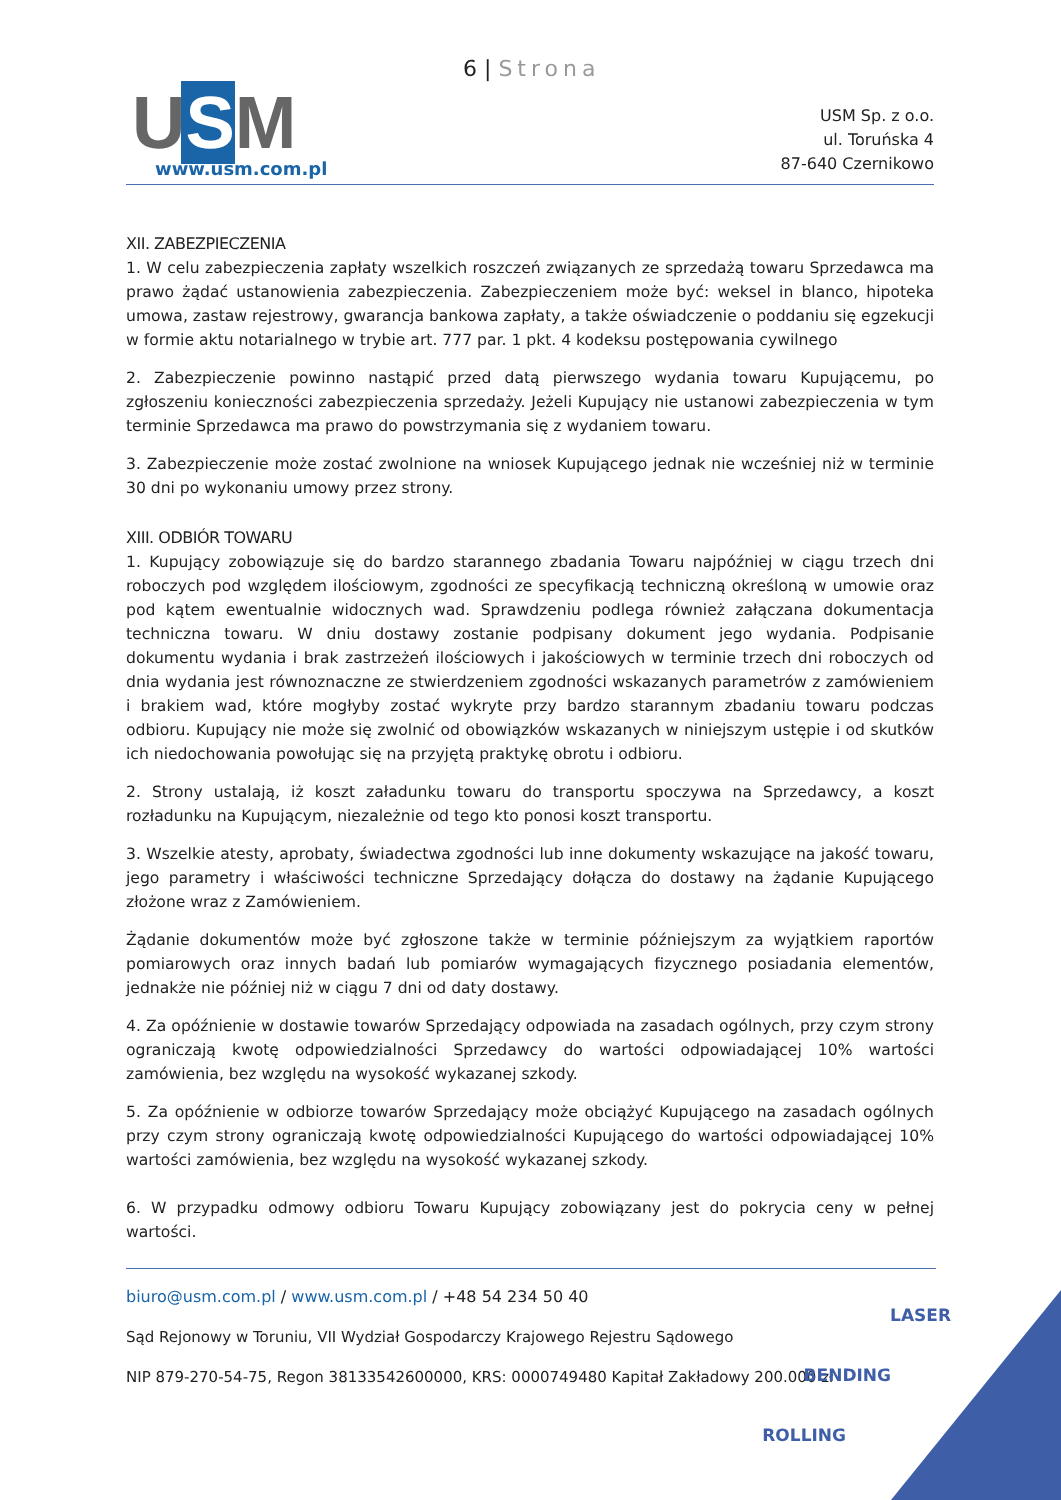6 | Strona
U S M www.usm.com.pl
USM Sp. z o.o.
ul. Toruńska 4
87-640 Czernikowo
XII. ZABEZPIECZENIA
1. W celu zabezpieczenia zapłaty wszelkich roszczeń związanych ze sprzedażą towaru Sprzedawca ma prawo żądać ustanowienia zabezpieczenia. Zabezpieczeniem może być: weksel in blanco, hipoteka umowa, zastaw rejestrowy, gwarancja bankowa zapłaty, a także oświadczenie o poddaniu się egzekucji w formie aktu notarialnego w trybie art. 777 par. 1 pkt. 4 kodeksu postępowania cywilnego
2. Zabezpieczenie powinno nastąpić przed datą pierwszego wydania towaru Kupującemu, po zgłoszeniu konieczności zabezpieczenia sprzedaży. Jeżeli Kupujący nie ustanowi zabezpieczenia w tym terminie Sprzedawca ma prawo do powstrzymania się z wydaniem towaru.
3. Zabezpieczenie może zostać zwolnione na wniosek Kupującego jednak nie wcześniej niż w terminie 30 dni po wykonaniu umowy przez strony.
XIII. ODBIÓR TOWARU
1. Kupujący zobowiązuje się do bardzo starannego zbadania Towaru najpóźniej w ciągu trzech dni roboczych pod względem ilościowym, zgodności ze specyfikacją techniczną określoną w umowie oraz pod kątem ewentualnie widocznych wad. Sprawdzeniu podlega również załączana dokumentacja techniczna towaru. W dniu dostawy zostanie podpisany dokument jego wydania. Podpisanie dokumentu wydania i brak zastrzeżeń ilościowych i jakościowych w terminie trzech dni roboczych od dnia wydania jest równoznaczne ze stwierdzeniem zgodności wskazanych parametrów z zamówieniem i brakiem wad, które mogłyby zostać wykryte przy bardzo starannym zbadaniu towaru podczas odbioru. Kupujący nie może się zwolnić od obowiązków wskazanych w niniejszym ustępie i od skutków ich niedochowania powołując się na przyjętą praktykę obrotu i odbioru.
2. Strony ustalają, iż koszt załadunku towaru do transportu spoczywa na Sprzedawcy, a koszt rozładunku na Kupującym, niezależnie od tego kto ponosi koszt transportu.
3. Wszelkie atesty, aprobaty, świadectwa zgodności lub inne dokumenty wskazujące na jakość towaru, jego parametry i właściwości techniczne Sprzedający dołącza do dostawy na żądanie Kupującego złożone wraz z Zamówieniem.
Żądanie dokumentów może być zgłoszone także w terminie późniejszym za wyjątkiem raportów pomiarowych oraz innych badań lub pomiarów wymagających fizycznego posiadania elementów, jednakże nie później niż w ciągu 7 dni od daty dostawy.
4. Za opóźnienie w dostawie towarów Sprzedający odpowiada na zasadach ogólnych, przy czym strony ograniczają kwotę odpowiedzialności Sprzedawcy do wartości odpowiadającej 10% wartości zamówienia, bez względu na wysokość wykazanej szkody.
5. Za opóźnienie w odbiorze towarów Sprzedający może obciążyć Kupującego na zasadach ogólnych przy czym strony ograniczają kwotę odpowiedzialności Kupującego do wartości odpowiadającej 10% wartości zamówienia, bez względu na wysokość wykazanej szkody.
6. W przypadku odmowy odbioru Towaru Kupujący zobowiązany jest do pokrycia ceny w pełnej wartości.
biuro@usm.com.pl / www.usm.com.pl / +48 54 234 50 40
Sąd Rejonowy w Toruniu, VII Wydział Gospodarczy Krajowego Rejestru Sądowego
NIP 879-270-54-75, Regon 38133542600000, KRS: 0000749480 Kapitał Zakładowy 200.000 zł
LASER
BENDING
ROLLING